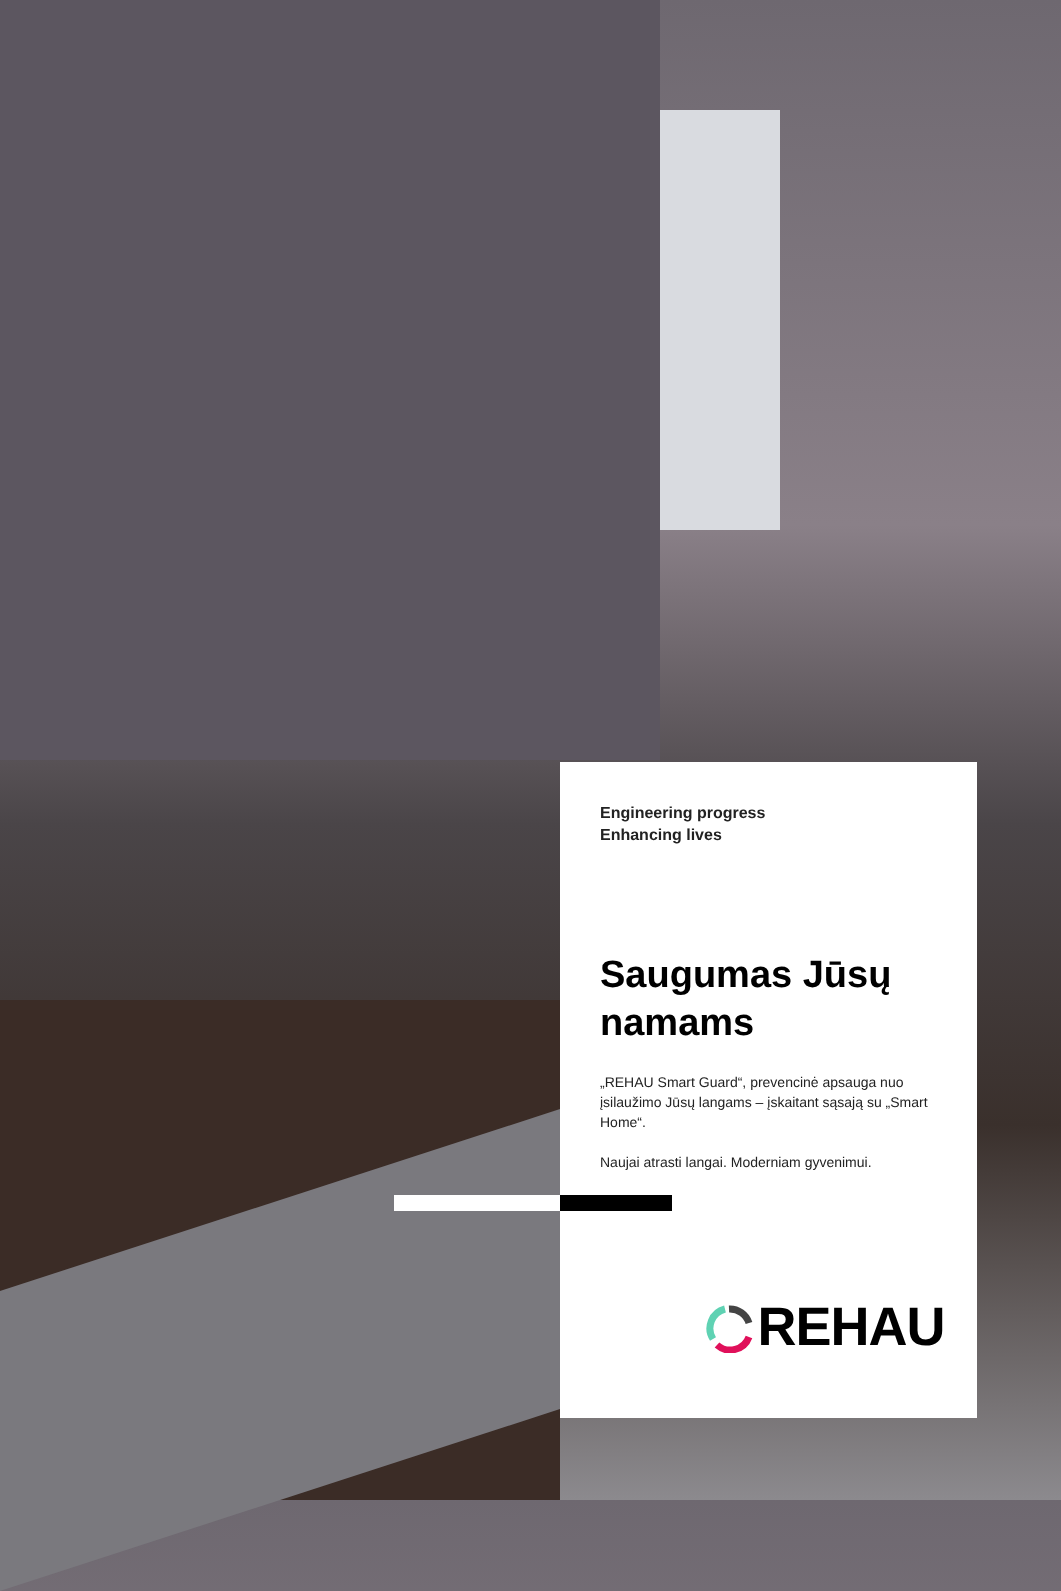Engineering progress
Enhancing lives
Saugumas Jūsų namams
„REHAU Smart Guard“, prevencinė apsauga nuo įsilaužimo Jūsų langams – įskaitant sąsają su „Smart Home“.
Naujai atrasti langai. Moderniam gyvenimui.
REHAU